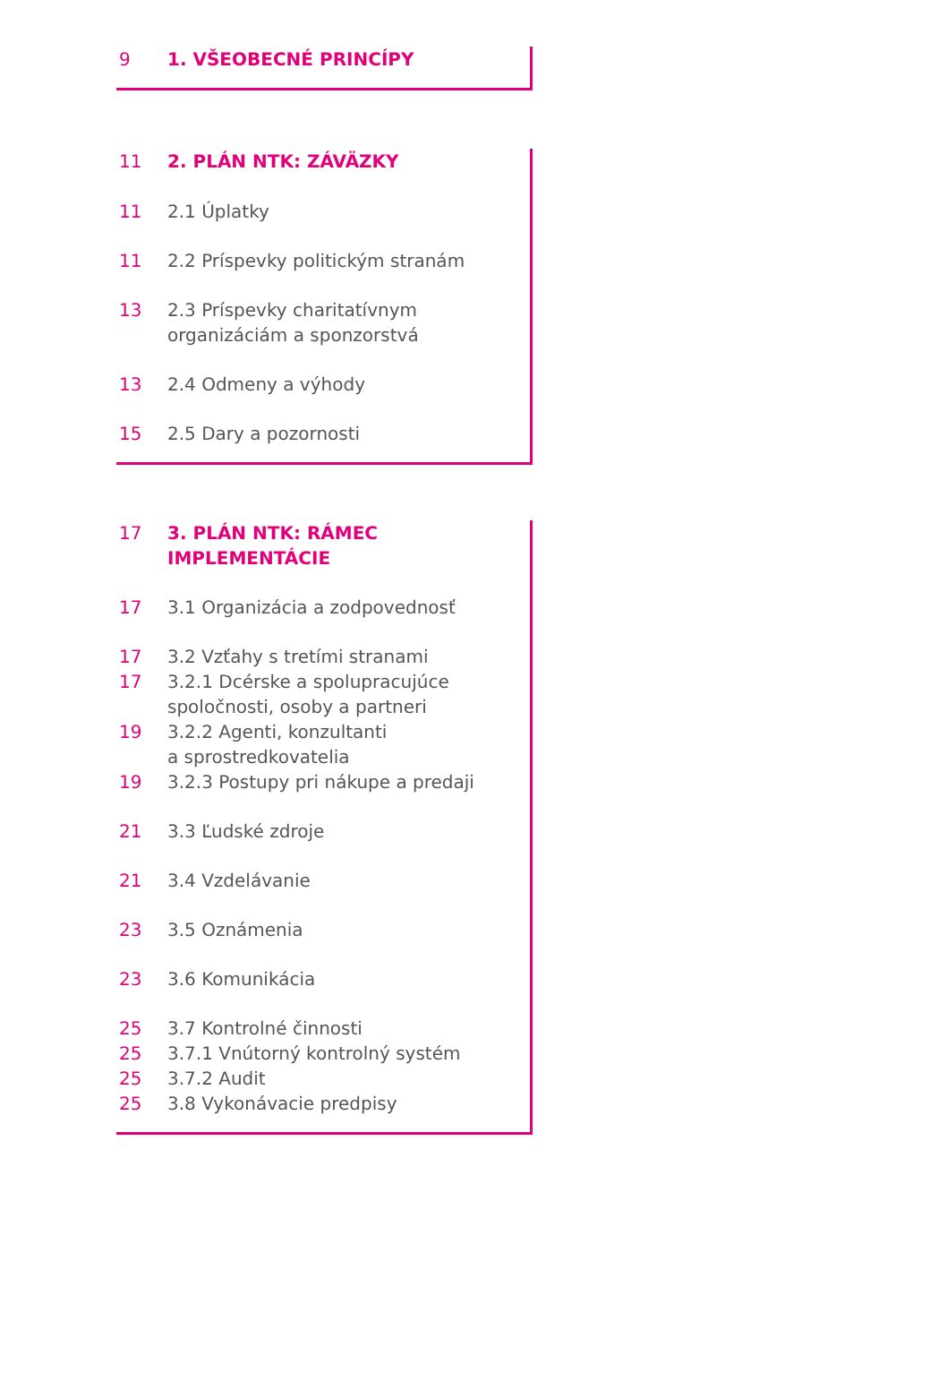9 1. VŠEOBECNÉ PRINCÍPY
11 2. PLÁN NTK: ZÁVÄZKY
11 2.1 Úplatky
11 2.2 Príspevky politickým stranám
13 2.3 Príspevky charitatívnym
organizáciám a sponzorstvá
13 2.4 Odmeny a výhody
15 2.5 Dary a pozornosti
17 3. PLÁN NTK: RÁMEC IMPLEMENTÁCIE
17 3.1 Organizácia a zodpovednosť
17 3.2 Vzťahy s tretími stranami
17 3.2.1 Dcérske a spolupracujúce
spoločnosti, osoby a partneri
19 3.2.2 Agenti, konzultanti
a sprostredkovatelia
19 3.2.3 Postupy pri nákupe a predaji
21 3.3 Ľudské zdroje
21 3.4 Vzdelávanie
23 3.5 Oznámenia
23 3.6 Komunikácia
25 3.7 Kontrolné činnosti
25 3.7.1 Vnútorný kontrolný systém
25 3.7.2 Audit
25 3.8 Vykonávacie predpisy